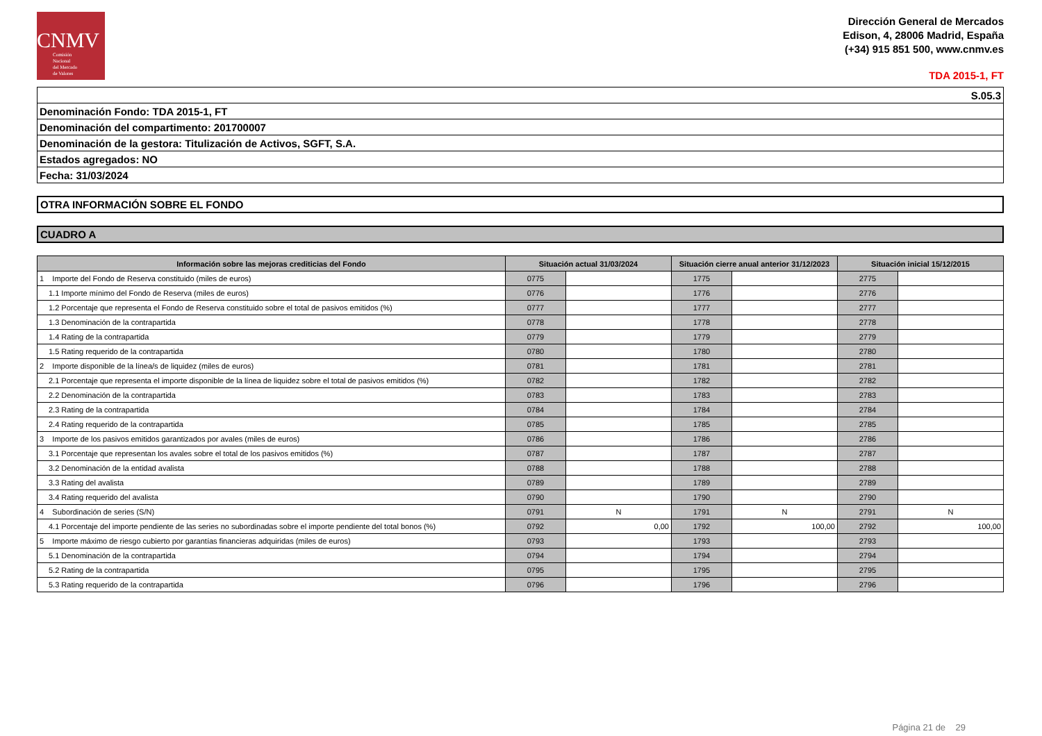CNMV
Comisión
Nacional
del Mercado
de Valores
Dirección General de Mercados
Edison, 4, 28006 Madrid, España
(+34) 915 851 500, www.cnmv.es
TDA 2015-1, FT
| S.05.3 |
| Denominación Fondo: TDA 2015-1, FT |
| Denominación del compartimento: 201700007 |
| Denominación de la gestora: Titulización de Activos, SGFT, S.A. |
| Estados agregados: NO |
| Fecha: 31/03/2024 |
OTRA INFORMACIÓN SOBRE EL FONDO
CUADRO A
| Información sobre las mejoras crediticias del Fondo | Situación actual 31/03/2024 | | Situación cierre anual anterior 31/12/2023 | | Situación inicial 15/12/2015 | |
| --- | --- | --- | --- | --- | --- | --- |
| 1 Importe del Fondo de Reserva constituido (miles de euros) | 0775 | | 1775 | | 2775 | |
| 1.1 Importe mínimo del Fondo de Reserva (miles de euros) | 0776 | | 1776 | | 2776 | |
| 1.2 Porcentaje que representa el Fondo de Reserva constituido sobre el total de pasivos emitidos (%) | 0777 | | 1777 | | 2777 | |
| 1.3 Denominación de la contrapartida | 0778 | | 1778 | | 2778 | |
| 1.4 Rating de la contrapartida | 0779 | | 1779 | | 2779 | |
| 1.5 Rating requerido de la contrapartida | 0780 | | 1780 | | 2780 | |
| 2 Importe disponible de la línea/s de liquidez (miles de euros) | 0781 | | 1781 | | 2781 | |
| 2.1 Porcentaje que representa el importe disponible de la línea de liquidez sobre el total de pasivos emitidos (%) | 0782 | | 1782 | | 2782 | |
| 2.2 Denominación de la contrapartida | 0783 | | 1783 | | 2783 | |
| 2.3 Rating de la contrapartida | 0784 | | 1784 | | 2784 | |
| 2.4 Rating requerido de la contrapartida | 0785 | | 1785 | | 2785 | |
| 3 Importe de los pasivos emitidos garantizados por avales (miles de euros) | 0786 | | 1786 | | 2786 | |
| 3.1 Porcentaje que representan los avales sobre el total de los pasivos emitidos (%) | 0787 | | 1787 | | 2787 | |
| 3.2 Denominación de la entidad avalista | 0788 | | 1788 | | 2788 | |
| 3.3 Rating del avalista | 0789 | | 1789 | | 2789 | |
| 3.4 Rating requerido del avalista | 0790 | | 1790 | | 2790 | |
| 4 Subordinación de series (S/N) | 0791 | N | 1791 | N | 2791 | N |
| 4.1 Porcentaje del importe pendiente de las series no subordinadas sobre el importe pendiente del total bonos (%) | 0792 | 0,00 | 1792 | 100,00 | 2792 | 100,00 |
| 5 Importe máximo de riesgo cubierto por garantías financieras adquiridas (miles de euros) | 0793 | | 1793 | | 2793 | |
| 5.1 Denominación de la contrapartida | 0794 | | 1794 | | 2794 | |
| 5.2 Rating de la contrapartida | 0795 | | 1795 | | 2795 | |
| 5.3 Rating requerido de la contrapartida | 0796 | | 1796 | | 2796 | |
Página 21 de 29